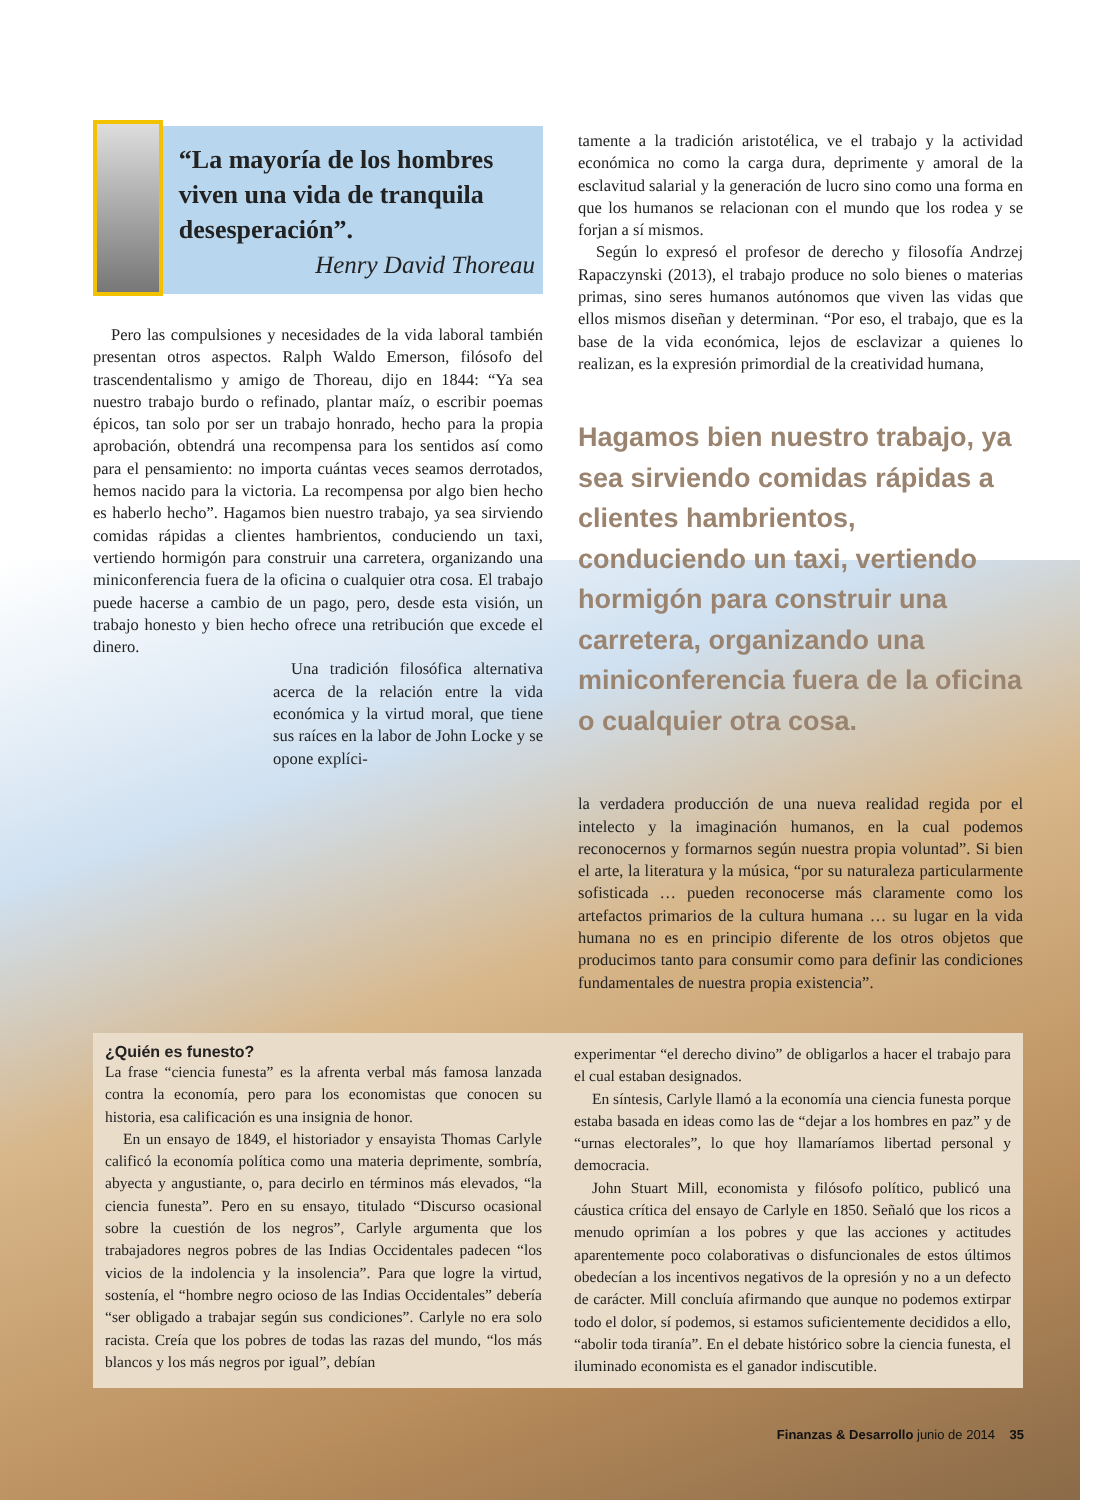“La mayoría de los hombres viven una vida de tranquila desesperación”.
Henry David Thoreau
Pero las compulsiones y necesidades de la vida laboral también presentan otros aspectos. Ralph Waldo Emerson, filósofo del trascendentalismo y amigo de Thoreau, dijo en 1844: “Ya sea nuestro trabajo burdo o refinado, plantar maíz, o escribir poemas épicos, tan solo por ser un trabajo honrado, hecho para la propia aprobación, obtendrá una recompensa para los sentidos así como para el pensamiento: no importa cuántas veces seamos derrotados, hemos nacido para la victoria. La recompensa por algo bien hecho es haberlo hecho”. Hagamos bien nuestro trabajo, ya sea sirviendo comidas rápidas a clientes hambrientos, conduciendo un taxi, vertiendo hormigón para construir una carretera, organizando una miniconferencia fuera de la oficina o cualquier otra cosa. El trabajo puede hacerse a cambio de un pago, pero, desde esta visión, un trabajo honesto y bien hecho ofrece una retribución que excede el dinero.
Una tradición filosófica alternativa acerca de la relación entre la vida económica y la virtud moral, que tiene sus raíces en la labor de John Locke y se opone explíci-
tamente a la tradición aristotélica, ve el trabajo y la actividad económica no como la carga dura, deprimente y amoral de la esclavitud salarial y la generación de lucro sino como una forma en que los humanos se relacionan con el mundo que los rodea y se forjan a sí mismos.
Según lo expresó el profesor de derecho y filosofía Andrzej Rapaczynski (2013), el trabajo produce no solo bienes o materias primas, sino seres humanos autónomos que viven las vidas que ellos mismos diseñan y determinan. “Por eso, el trabajo, que es la base de la vida económica, lejos de esclavizar a quienes lo realizan, es la expresión primordial de la creatividad humana,
Hagamos bien nuestro trabajo, ya sea sirviendo comidas rápidas a clientes hambrientos, conduciendo un taxi, vertiendo hormigón para construir una carretera, organizando una miniconferencia fuera de la oficina o cualquier otra cosa.
la verdadera producción de una nueva realidad regida por el intelecto y la imaginación humanos, en la cual podemos reconocernos y formarnos según nuestra propia voluntad”. Si bien el arte, la literatura y la música, “por su naturaleza particularmente sofisticada … pueden reconocerse más claramente como los artefactos primarios de la cultura humana … su lugar en la vida humana no es en principio diferente de los otros objetos que producimos tanto para consumir como para definir las condiciones fundamentales de nuestra propia existencia”.
¿Quién es funesto?
La frase “ciencia funesta” es la afrenta verbal más famosa lanzada contra la economía, pero para los economistas que conocen su historia, esa calificación es una insignia de honor.
En un ensayo de 1849, el historiador y ensayista Thomas Carlyle calificó la economía política como una materia deprimente, sombría, abyecta y angustiante, o, para decirlo en términos más elevados, “la ciencia funesta”. Pero en su ensayo, titulado “Discurso ocasional sobre la cuestión de los negros”, Carlyle argumenta que los trabajadores negros pobres de las Indias Occidentales padecen “los vicios de la indolencia y la insolencia”. Para que logre la virtud, sostenía, el “hombre negro ocioso de las Indias Occidentales” debería “ser obligado a trabajar según sus condiciones”. Carlyle no era solo racista. Creía que los pobres de todas las razas del mundo, “los más blancos y los más negros por igual”, debían
experimentar “el derecho divino” de obligarlos a hacer el trabajo para el cual estaban designados.
En síntesis, Carlyle llamó a la economía una ciencia funesta porque estaba basada en ideas como las de “dejar a los hombres en paz” y de “urnas electorales”, lo que hoy llamaríamos libertad personal y democracia.
John Stuart Mill, economista y filósofo político, publicó una cáustica crítica del ensayo de Carlyle en 1850. Señaló que los ricos a menudo oprimían a los pobres y que las acciones y actitudes aparentemente poco colaborativas o disfuncionales de estos últimos obedecían a los incentivos negativos de la opresión y no a un defecto de carácter. Mill concluía afirmando que aunque no podemos extirpar todo el dolor, sí podemos, si estamos suficientemente decididos a ello, “abolir toda tiranía”. En el debate histórico sobre la ciencia funesta, el iluminado economista es el ganador indiscutible.
Finanzas & Desarrollo junio de 2014 35